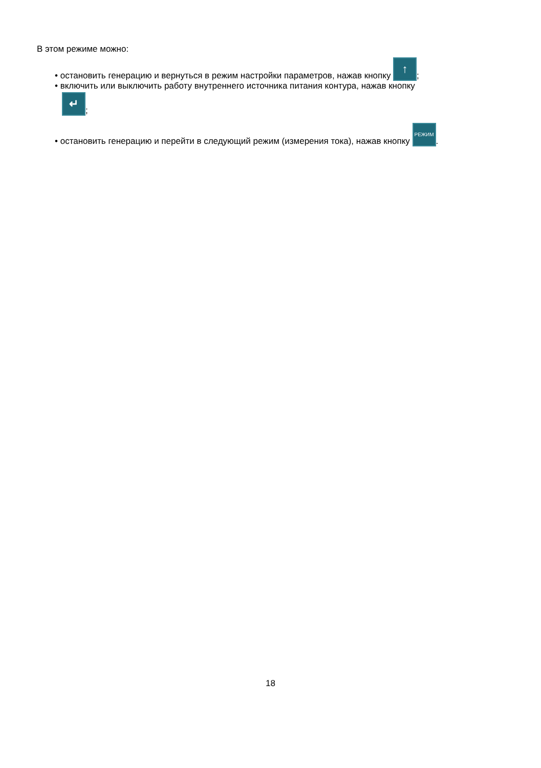В этом режиме можно:
• остановить генерацию и вернуться в режим настройки параметров, нажав кнопку ↑;
• включить или выключить работу внутреннего источника питания контура, нажав кнопку
↵;
• остановить генерацию и перейти в следующий режим (измерения тока), нажав кнопку РЕЖИМ.
18